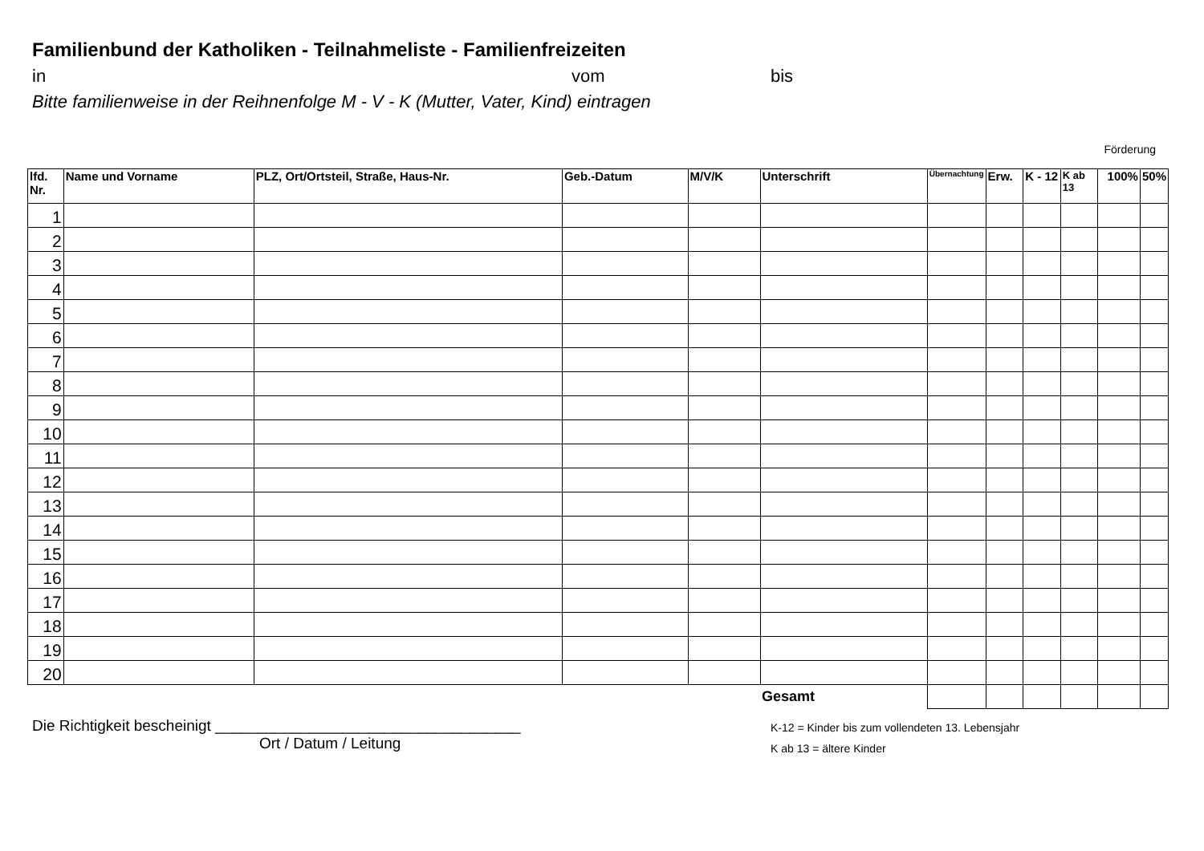Familienbund der Katholiken - Teilnahmeliste - Familienfreizeiten
in vom bis
Bitte familienweise in der Reihnenfolge M - V - K (Mutter, Vater, Kind) eintragen
Förderung
| lfd. Nr. | Name und Vorname | PLZ, Ort/Ortsteil, Straße, Haus-Nr. | Geb.-Datum | M/V/K | Unterschrift | Übernachtung | Erw. | K - 12 | K ab 13 | 100% | 50% |
| --- | --- | --- | --- | --- | --- | --- | --- | --- | --- | --- | --- |
| 1 | | | | | | | | | | | |
| 2 | | | | | | | | | | | |
| 3 | | | | | | | | | | | |
| 4 | | | | | | | | | | | |
| 5 | | | | | | | | | | | |
| 6 | | | | | | | | | | | |
| 7 | | | | | | | | | | | |
| 8 | | | | | | | | | | | |
| 9 | | | | | | | | | | | |
| 10 | | | | | | | | | | | |
| 11 | | | | | | | | | | | |
| 12 | | | | | | | | | | | |
| 13 | | | | | | | | | | | |
| 14 | | | | | | | | | | | |
| 15 | | | | | | | | | | | |
| 16 | | | | | | | | | | | |
| 17 | | | | | | | | | | | |
| 18 | | | | | | | | | | | |
| 19 | | | | | | | | | | | |
| 20 | | | | | | | | | | | |
| | | | | | Gesamt | | | | | | |
Die Richtigkeit bescheinigt ____________________________________
Ort / Datum / Leitung
K-12 = Kinder bis zum vollendeten 13. Lebensjahr
K ab 13 = ältere Kinder